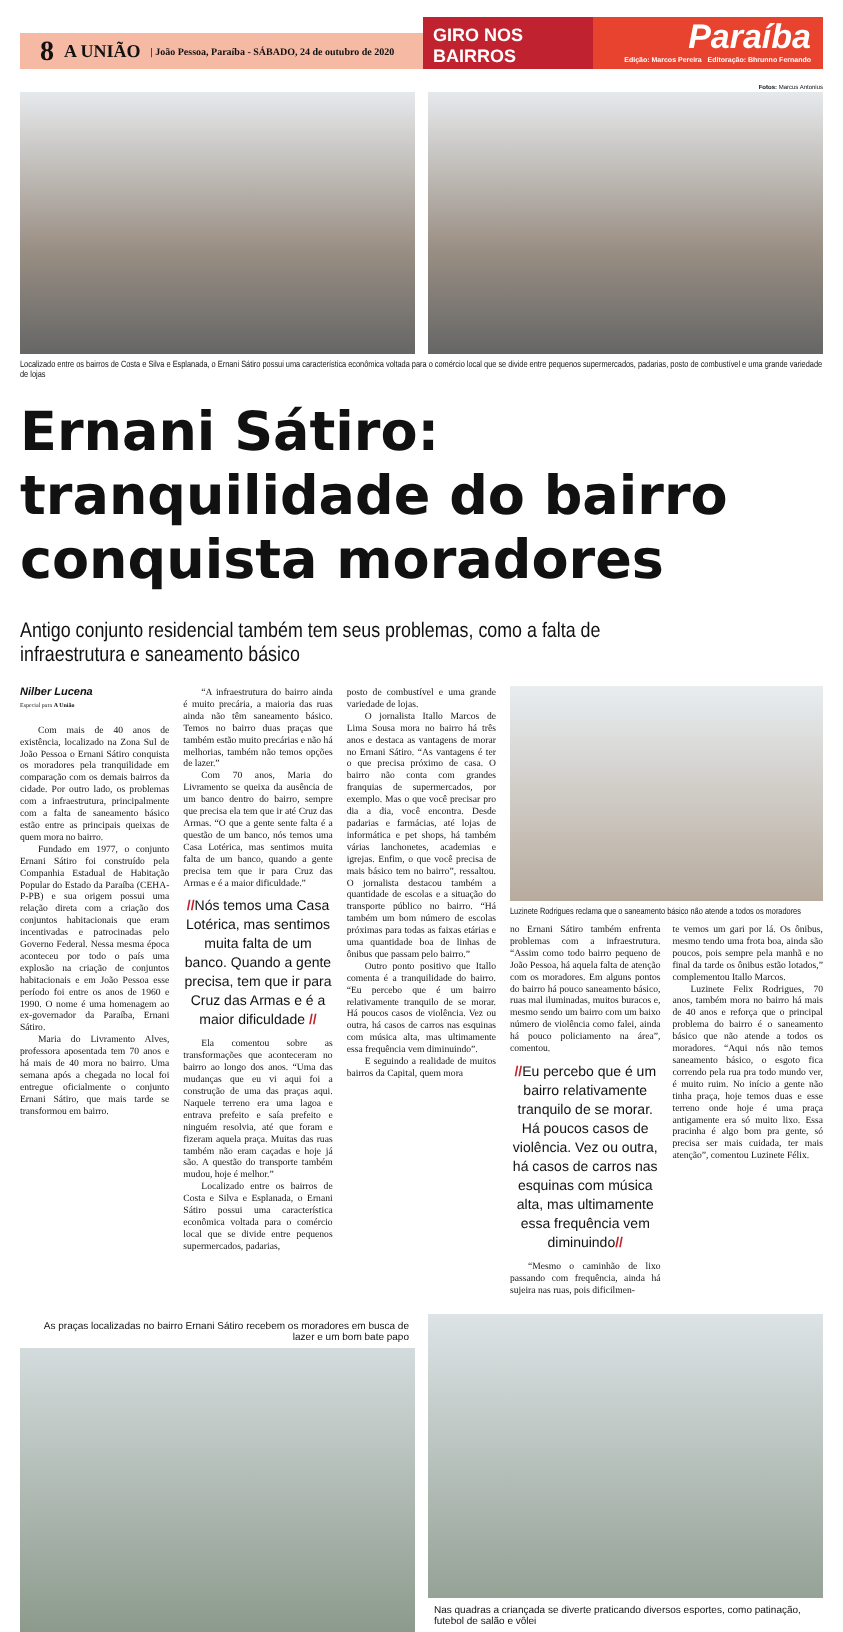8 A UNIÃO | João Pessoa, Paraíba - SÁBADO, 24 de outubro de 2020
GIRO NOS BAIRROS
Paraíba
Edição: Marcos Pereira Editoração: Bhrunno Fernando
Fotos: Marcus Antonius
Localizado entre os bairros de Costa e Silva e Esplanada, o Ernani Sátiro possui uma característica econômica voltada para o comércio local que se divide entre pequenos supermercados, padarias, posto de combustível e uma grande variedade de lojas
Ernani Sátiro: tranquilidade do bairro conquista moradores
Antigo conjunto residencial também tem seus problemas, como a falta de infraestrutura e saneamento básico
Nilber Lucena
Especial para A União
Com mais de 40 anos de existência, localizado na Zona Sul de João Pessoa o Ernani Sátiro conquista os moradores pela tranquilidade em comparação com os demais bairros da cidade. Por outro lado, os problemas com a infraestrutura, principalmente com a falta de saneamento básico estão entre as principais queixas de quem mora no bairro.
Fundado em 1977, o conjunto Ernani Sátiro foi construído pela Companhia Estadual de Habitação Popular do Estado da Paraíba (CEHA-P-PB) e sua origem possui uma relação direta com a criação dos conjuntos habitacionais que eram incentivadas e patrocinadas pelo Governo Federal. Nessa mesma época aconteceu por todo o país uma explosão na criação de conjuntos habitacionais e em João Pessoa esse período foi entre os anos de 1960 e 1990. O nome é uma homenagem ao ex-governador da Paraíba, Ernani Sátiro.
Maria do Livramento Alves, professora aposentada tem 70 anos e há mais de 40 mora no bairro. Uma semana após a chegada no local foi entregue oficialmente o conjunto Ernani Sátiro, que mais tarde se transformou em bairro.
“A infraestrutura do bairro ainda é muito precária, a maioria das ruas ainda não têm saneamento básico. Temos no bairro duas praças que também estão muito precárias e não há melhorias, também não temos opções de lazer.”
Com 70 anos, Maria do Livramento se queixa da ausência de um banco dentro do bairro, sempre que precisa ela tem que ir até Cruz das Armas. “O que a gente sente falta é a questão de um banco, nós temos uma Casa Lotérica, mas sentimos muita falta de um banco, quando a gente precisa tem que ir para Cruz das Armas e é a maior dificuldade.”
//Nós temos uma Casa Lotérica, mas sentimos muita falta de um banco. Quando a gente precisa, tem que ir para Cruz das Armas e é a maior dificuldade //
Ela comentou sobre as transformações que aconteceram no bairro ao longo dos anos. “Uma das mudanças que eu vi aqui foi a construção de uma das praças aqui. Naquele terreno era uma lagoa e entrava prefeito e saía prefeito e ninguém resolvia, até que foram e fizeram aquela praça. Muitas das ruas também não eram caçadas e hoje já são. A questão do transporte também mudou, hoje é melhor.”
Localizado entre os bairros de Costa e Silva e Esplanada, o Ernani Sátiro possui uma característica econômica voltada para o comércio local que se divide entre pequenos supermercados, padarias,
posto de combustível e uma grande variedade de lojas.
O jornalista Itallo Marcos de Lima Sousa mora no bairro há três anos e destaca as vantagens de morar no Ernani Sátiro. “As vantagens é ter o que precisa próximo de casa. O bairro não conta com grandes franquias de supermercados, por exemplo. Mas o que você precisar pro dia a dia, você encontra. Desde padarias e farmácias, até lojas de informática e pet shops, há também várias lanchonetes, academias e igrejas. Enfim, o que você precisa de mais básico tem no bairro”, ressaltou. O jornalista destacou também a quantidade de escolas e a situação do transporte público no bairro. “Há também um bom número de escolas próximas para todas as faixas etárias e uma quantidade boa de linhas de ônibus que passam pelo bairro.”
Outro ponto positivo que Itallo comenta é a tranquilidade do bairro. “Eu percebo que é um bairro relativamente tranquilo de se morar. Há poucos casos de violência. Vez ou outra, há casos de carros nas esquinas com música alta, mas ultimamente essa frequência vem diminuindo”.
E seguindo a realidade de muitos bairros da Capital, quem mora
Luzinete Rodrigues reclama que o saneamento básico não atende a todos os moradores
no Ernani Sátiro também enfrenta problemas com a infraestrutura. “Assim como todo bairro pequeno de João Pessoa, há aquela falta de atenção com os moradores. Em alguns pontos do bairro há pouco saneamento básico, ruas mal iluminadas, muitos buracos e, mesmo sendo um bairro com um baixo número de violência como falei, ainda há pouco policiamento na área”, comentou.
//Eu percebo que é um bairro relativamente tranquilo de se morar. Há poucos casos de violência. Vez ou outra, há casos de carros nas esquinas com música alta, mas ultimamente essa frequência vem diminuindo//
“Mesmo o caminhão de lixo passando com frequência, ainda há sujeira nas ruas, pois dificilmen-
te vemos um gari por lá. Os ônibus, mesmo tendo uma frota boa, ainda são poucos, pois sempre pela manhã e no final da tarde os ônibus estão lotados,” complementou Itallo Marcos.
Luzinete Felix Rodrigues, 70 anos, também mora no bairro há mais de 40 anos e reforça que o principal problema do bairro é o saneamento básico que não atende a todos os moradores. “Aqui nós não temos saneamento básico, o esgoto fica correndo pela rua pra todo mundo ver, é muito ruim. No início a gente não tinha praça, hoje temos duas e esse terreno onde hoje é uma praça antigamente era só muito lixo. Essa pracinha é algo bom pra gente, só precisa ser mais cuidada, ter mais atenção”, comentou Luzinete Félix.
As praças localizadas no bairro Ernani Sátiro recebem os moradores em busca de lazer e um bom bate papo
Nas quadras a criançada se diverte praticando diversos esportes, como patinação, futebol de salão e vôlei